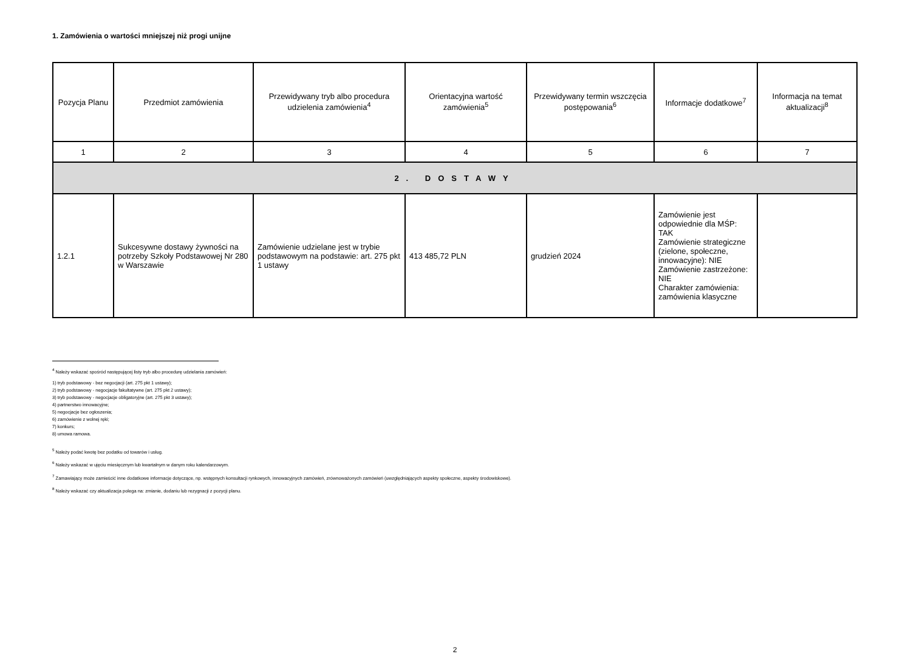1. Zamówienia o wartości mniejszej niż progi unijne
| Pozycja Planu | Przedmiot zamówienia | Przewidywany tryb albo procedura udzielenia zamówienia<sup>4</sup> | Orientacyjna wartość zamówienia<sup>5</sup> | Przewidywany termin wszczęcia postępowania<sup>6</sup> | Informacje dodatkowe<sup>7</sup> | Informacja na temat aktualizacji<sup>8</sup> |
| --- | --- | --- | --- | --- | --- | --- |
| 1 | 2 | 3 | 4 | 5 | 6 | 7 |
| 2. DOSTAWY | | | | | | |
| 1.2.1 | Sukcesywne dostawy żywności na potrzeby Szkoły Podstawowej Nr 280 w Warszawie | Zamówienie udzielane jest w trybie podstawowym na podstawie: art. 275 pkt 1 ustawy | 413 485,72 PLN | grudzień 2024 | Zamówienie jest odpowiednie dla MŚP: TAK Zamówienie strategiczne (zielone, społeczne, innowacyjne): NIE Zamówienie zastrzeżone: NIE Charakter zamówienia: zamówienia klasyczne | |
<sup>4</sup> Należy wskazać spośród następującej listy tryb albo procedurę udzielania zamówień:
1) tryb podstawowy - bez negocjacji (art. 275 pkt 1 ustawy);
2) tryb podstawowy - negocjacje fakultatywne (art. 275 pkt 2 ustawy);
3) tryb podstawowy - negocjacje obligatoryjne (art. 275 pkt 3 ustawy);
4) partnerstwo innowacyjne;
5) negocjacje bez ogłoszenia;
6) zamówienie z wolnej ręki;
7) konkurs;
8) umowa ramowa.
<sup>5</sup> Należy podać kwotę bez podatku od towarów i usług.
<sup>6</sup> Należy wskazać w ujęciu miesięcznym lub kwartalnym w danym roku kalendarzowym.
<sup>7</sup> Zamawiający może zamieścić inne dodatkowe informacje dotyczące, np. wstępnych konsultacji rynkowych, innowacyjnych zamówień, zrównoważonych zamówień (uwzględniających aspekty społeczne, aspekty środowiskowe).
<sup>8</sup> Należy wskazać czy aktualizacja polega na: zmianie, dodaniu lub rezygnacji z pozycji planu.
2